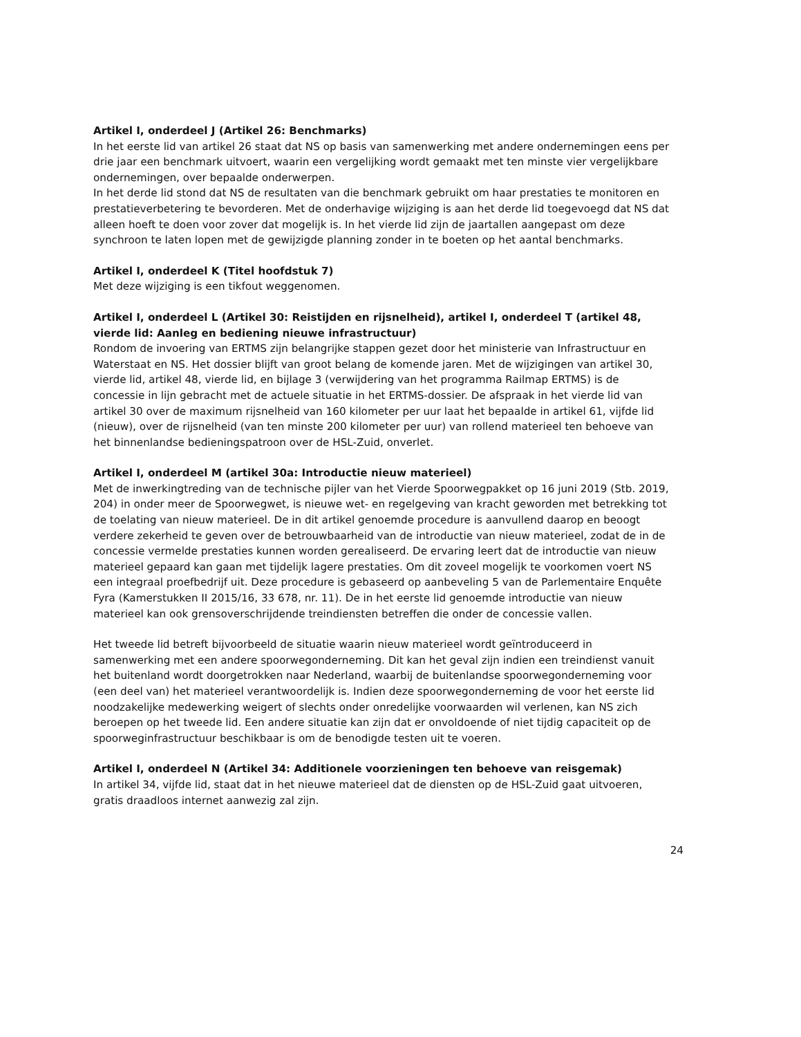Artikel I, onderdeel J (Artikel 26: Benchmarks)
In het eerste lid van artikel 26 staat dat NS op basis van samenwerking met andere ondernemingen eens per drie jaar een benchmark uitvoert, waarin een vergelijking wordt gemaakt met ten minste vier vergelijkbare ondernemingen, over bepaalde onderwerpen.
In het derde lid stond dat NS de resultaten van die benchmark gebruikt om haar prestaties te monitoren en prestatieverbetering te bevorderen. Met de onderhavige wijziging is aan het derde lid toegevoegd dat NS dat alleen hoeft te doen voor zover dat mogelijk is. In het vierde lid zijn de jaartallen aangepast om deze synchroon te laten lopen met de gewijzigde planning zonder in te boeten op het aantal benchmarks.
Artikel I, onderdeel K (Titel hoofdstuk 7)
Met deze wijziging is een tikfout weggenomen.
Artikel I, onderdeel L (Artikel 30: Reistijden en rijsnelheid), artikel I, onderdeel T (artikel 48, vierde lid: Aanleg en bediening nieuwe infrastructuur)
Rondom de invoering van ERTMS zijn belangrijke stappen gezet door het ministerie van Infrastructuur en Waterstaat en NS. Het dossier blijft van groot belang de komende jaren. Met de wijzigingen van artikel 30, vierde lid, artikel 48, vierde lid, en bijlage 3 (verwijdering van het programma Railmap ERTMS) is de concessie in lijn gebracht met de actuele situatie in het ERTMS-dossier. De afspraak in het vierde lid van artikel 30 over de maximum rijsnelheid van 160 kilometer per uur laat het bepaalde in artikel 61, vijfde lid (nieuw), over de rijsnelheid (van ten minste 200 kilometer per uur) van rollend materieel ten behoeve van het binnenlandse bedieningspatroon over de HSL-Zuid, onverlet.
Artikel I, onderdeel M (artikel 30a: Introductie nieuw materieel)
Met de inwerkingtreding van de technische pijler van het Vierde Spoorwegpakket op 16 juni 2019 (Stb. 2019, 204) in onder meer de Spoorwegwet, is nieuwe wet- en regelgeving van kracht geworden met betrekking tot de toelating van nieuw materieel. De in dit artikel genoemde procedure is aanvullend daarop en beoogt verdere zekerheid te geven over de betrouwbaarheid van de introductie van nieuw materieel, zodat de in de concessie vermelde prestaties kunnen worden gerealiseerd. De ervaring leert dat de introductie van nieuw materieel gepaard kan gaan met tijdelijk lagere prestaties. Om dit zoveel mogelijk te voorkomen voert NS een integraal proefbedrijf uit. Deze procedure is gebaseerd op aanbeveling 5 van de Parlementaire Enquête Fyra (Kamerstukken II 2015/16, 33 678, nr. 11). De in het eerste lid genoemde introductie van nieuw materieel kan ook grensoverschrijdende treindiensten betreffen die onder de concessie vallen.
Het tweede lid betreft bijvoorbeeld de situatie waarin nieuw materieel wordt geïntroduceerd in samenwerking met een andere spoorwegonderneming. Dit kan het geval zijn indien een treindienst vanuit het buitenland wordt doorgetrokken naar Nederland, waarbij de buitenlandse spoorwegonderneming voor (een deel van) het materieel verantwoordelijk is. Indien deze spoorwegonderneming de voor het eerste lid noodzakelijke medewerking weigert of slechts onder onredelijke voorwaarden wil verlenen, kan NS zich beroepen op het tweede lid. Een andere situatie kan zijn dat er onvoldoende of niet tijdig capaciteit op de spoorweginfrastructuur beschikbaar is om de benodigde testen uit te voeren.
Artikel I, onderdeel N (Artikel 34: Additionele voorzieningen ten behoeve van reisgemak)
In artikel 34, vijfde lid, staat dat in het nieuwe materieel dat de diensten op de HSL-Zuid gaat uitvoeren, gratis draadloos internet aanwezig zal zijn.
24